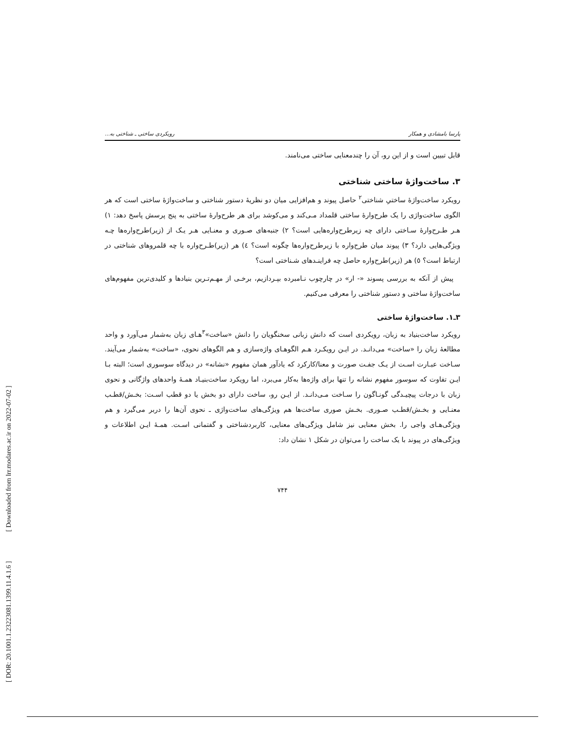[ DOR: 20.1001.1.23223081.1399.11.4.1.6 ] [ Downloaded from lrr.modares.ac.ir on 2022-07-02 ]
پارسا بامشادی و همکار رویکردی ساختی ـ شناختی به...
قابل تبیین است و از این رو، آن را چندمعنایی ساختی می‌نامند.
۳. ساخت‌واژهٔ ساختی شناختی
رویکرد ساخت‌واژهٔ ساختیِ شناختی<sup>۲</sup> حاصل پیوند و هم‌افزایی میان دو نظریهٔ دستور شناختی و ساخت‌واژهٔ ساختی است که هر الگوی ساخت‌واژی را یک طرح‌وارهٔ ساختی قلمداد مـی‌کند و می‌کوشد برای هر طرح‌وارهٔ ساختی به پنج پرسش پاسخ دهد: ۱) هـر طـرح‌وارهٔ سـاختی دارای چه زیرطرح‌واره‌هایی است؟ ۲) جنبه‌های صـوری و معنـایی هـر یـک از (زیر)طرح‌واره‌ها چـه ویژگی‌هایی دارد؟ ۳) پیوند میان طرح‌واره با زیرطرح‌واره‌ها چگونه است؟ ٤) هر (زیر)طـرح‌واره با چه قلمروهای شناختی در ارتباط است؟ ٥) هر (زیر)طرح‌واره حاصل چه فراینـدهای شـناختی است؟
پیش از آنکه به بررسی پسوند «- ار» در چارچوب نـامبرده بپـردازیم، برخـی از مهـم‌تـرین بنیادها و کلیدی‌ترین مفهوم‌های ساخت‌واژهٔ ساختی و دستور شناختی را معرفی می‌کنیم.
۳ـ۱. ساخت‌واژهٔ ساختی
رویکرد ساخت‌بنیاد به زبان، رویکردی است که دانش زبانی سخنگویان را دانش «ساخت»<sup>۳</sup>هـای زبان به‌شمار می‌آورد و واحد مطالعهٔ زبان را «ساخت» می‌دانـد. در ایـن رویکـرد هـم الگوهـای واژه‌سازی و هم الگوهای نحوی، «ساخت» به‌شمار می‌آیند. سـاخت عبـارت اسـت از یـک جفـت صورت و معنا/کارکرد که یادآور همان مفهوم «نشانه» در دیدگاه سوسوری است؛ البته بـا ایـن تفاوت که سوسور مفهوم نشانه را تنها برای واژه‌ها به‌کار می‌برد، اما رویکرد ساخت‌بنیـاد همـهٔ واحدهای واژگانی و نحوی زبان با درجات پیچیـدگی گونـاگون را سـاخت مـی‌دانـد. از ایـن رو، ساخت دارای دو بخش یا دو قطب اسـت: بخـش/قطـب معنـایی و بخـش/قطـب صـوری. بخـش صوری ساخت‌ها هم ویژگی‌های ساخت‌واژی ـ نحوی آن‌ها را دربر می‌گیرد و هم ویژگی‌هـای واجی را. بخش معنایی نیز شامل ویژگی‌های معنایی، کاربردشناختی و گفتمانی اسـت. همـهٔ ایـن اطلاعات و ویژگی‌های در پیوند با یک ساخت را می‌توان در شکل ۱ نشان داد:
۷۴۴